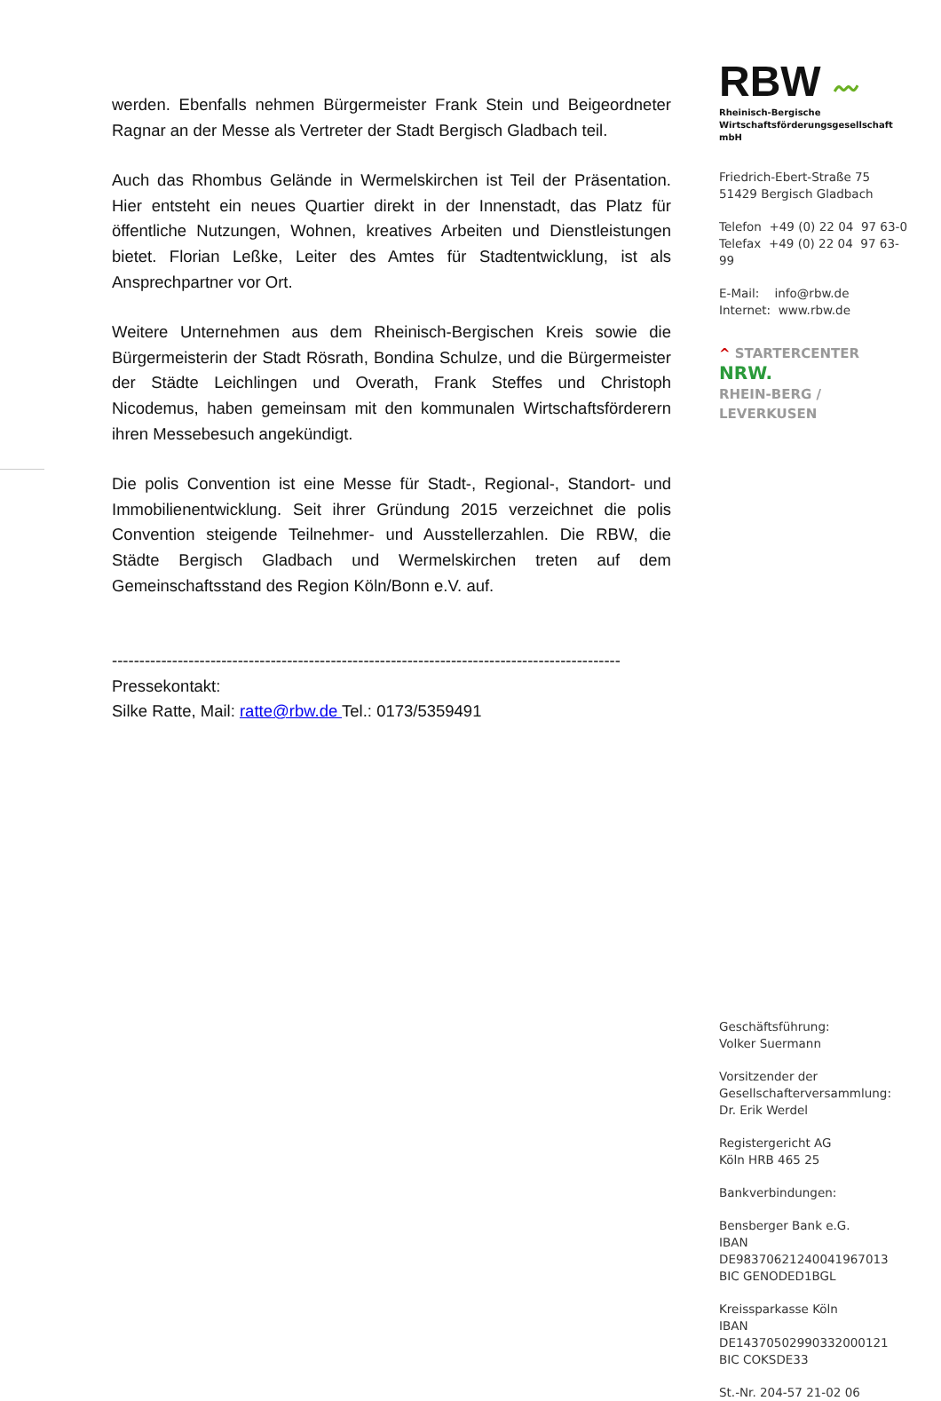werden. Ebenfalls nehmen Bürgermeister Frank Stein und Beigeordneter Ragnar an der Messe als Vertreter der Stadt Bergisch Gladbach teil.
Auch das Rhombus Gelände in Wermelskirchen ist Teil der Präsentation. Hier entsteht ein neues Quartier direkt in der Innenstadt, das Platz für öffentliche Nutzungen, Wohnen, kreatives Arbeiten und Dienstleistungen bietet. Florian Leßke, Leiter des Amtes für Stadtentwicklung, ist als Ansprechpartner vor Ort.
Weitere Unternehmen aus dem Rheinisch-Bergischen Kreis sowie die Bürgermeisterin der Stadt Rösrath, Bondina Schulze, und die Bürgermeister der Städte Leichlingen und Overath, Frank Steffes und Christoph Nicodemus, haben gemeinsam mit den kommunalen Wirtschaftsförderern ihren Messebesuch angekündigt.
Die polis Convention ist eine Messe für Stadt-, Regional-, Standort- und Immobilienentwicklung. Seit ihrer Gründung 2015 verzeichnet die polis Convention steigende Teilnehmer- und Ausstellerzahlen. Die RBW, die Städte Bergisch Gladbach und Wermelskirchen treten auf dem Gemeinschaftsstand des Region Köln/Bonn e.V. auf.
---------------------------------------------------------------------------------------------
Pressekontakt:
Silke Ratte, Mail: ratte@rbw.de Tel.: 0173/5359491
RBW 〰
Rheinisch-Bergische
Wirtschaftsförderungsgesellschaft mbH
Friedrich-Ebert-Straße 75
51429 Bergisch Gladbach
Telefon +49 (0) 22 04 97 63-0
Telefax +49 (0) 22 04 97 63-99
E-Mail: info@rbw.de
Internet: www.rbw.de
^ STARTERCENTER NRW.
RHEIN-BERG / LEVERKUSEN
Geschäftsführung:
Volker Suermann
Vorsitzender der
Gesellschafterversammlung:
Dr. Erik Werdel
Registergericht AG
Köln HRB 465 25
Bankverbindungen:
Bensberger Bank e.G.
IBAN DE98370621240041967013
BIC GENODED1BGL
Kreissparkasse Köln
IBAN DE14370502990332000121
BIC COKSDE33
St.-Nr. 204-57 21-02 06